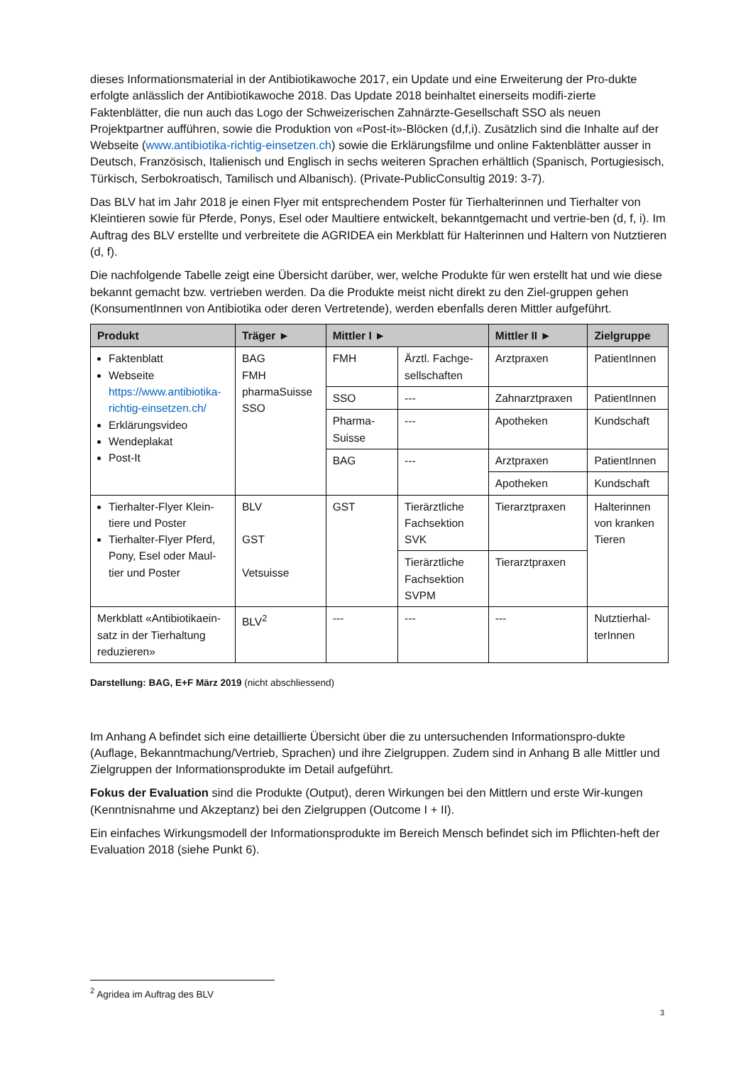dieses Informationsmaterial in der Antibiotikawoche 2017, ein Update und eine Erweiterung der Pro-dukte erfolgte anlässlich der Antibiotikawoche 2018. Das Update 2018 beinhaltet einerseits modifi-zierte Faktenblätter, die nun auch das Logo der Schweizerischen Zahnärzte-Gesellschaft SSO als neuen Projektpartner aufführen, sowie die Produktion von «Post-it»-Blöcken (d,f,i). Zusätzlich sind die Inhalte auf der Webseite (www.antibiotika-richtig-einsetzen.ch) sowie die Erklärungsfilme und online Faktenblätter ausser in Deutsch, Französisch, Italienisch und Englisch in sechs weiteren Sprachen erhältlich (Spanisch, Portugiesisch, Türkisch, Serbokroatisch, Tamilisch und Albanisch). (Private-PublicConsultig 2019: 3-7).
Das BLV hat im Jahr 2018 je einen Flyer mit entsprechendem Poster für Tierhalterinnen und Tierhalter von Kleintieren sowie für Pferde, Ponys, Esel oder Maultiere entwickelt, bekanntgemacht und vertrie-ben (d, f, i). Im Auftrag des BLV erstellte und verbreitete die AGRIDEA ein Merkblatt für Halterinnen und Haltern von Nutztieren (d, f).
Die nachfolgende Tabelle zeigt eine Übersicht darüber, wer, welche Produkte für wen erstellt hat und wie diese bekannt gemacht bzw. vertrieben werden. Da die Produkte meist nicht direkt zu den Ziel-gruppen gehen (KonsumentInnen von Antibiotika oder deren Vertretende), werden ebenfalls deren Mittler aufgeführt.
| Produkt | Träger ► | Mittler I ► | | Mittler II ► | Zielgruppe |
| --- | --- | --- | --- | --- | --- |
| Faktenblatt Webseite https://www.antibiotika-richtig-einsetzen.ch/ Erklärungsvideo Wendeplakat Post-It | BAG FMH pharmaSuisse SSO | FMH | Ärztl. Fachge-sellschaften | Arztpraxen | PatientInnen |
| | | SSO | --- | Zahnarztpraxen | PatientInnen |
| | | Pharma-Suisse | --- | Apotheken | Kundschaft |
| | | BAG | --- | Arztpraxen | PatientInnen |
| | | | | Apotheken | Kundschaft |
| Tierhalter-Flyer Klein-tiere und Poster Tierhalter-Flyer Pferd, Pony, Esel oder Maul-tier und Poster | BLV GST Vetsuisse | GST | Tierärztliche Fachsektion SVK | Tierarztpraxen | Halterinnen von kranken Tieren |
| | | | Tierärztliche Fachsektion SVPM | Tierarztpraxen | |
| Merkblatt «Antibiotikaein-satz in der Tierhaltung reduzieren» | BLV<sup>2</sup> | --- | --- | --- | Nutztierhal-terInnen |
Darstellung: BAG, E+F März 2019 (nicht abschliessend)
Im Anhang A befindet sich eine detaillierte Übersicht über die zu untersuchenden Informationspro-dukte (Auflage, Bekanntmachung/Vertrieb, Sprachen) und ihre Zielgruppen. Zudem sind in Anhang B alle Mittler und Zielgruppen der Informationsprodukte im Detail aufgeführt.
Fokus der Evaluation sind die Produkte (Output), deren Wirkungen bei den Mittlern und erste Wir-kungen (Kenntnisnahme und Akzeptanz) bei den Zielgruppen (Outcome I + II).
Ein einfaches Wirkungsmodell der Informationsprodukte im Bereich Mensch befindet sich im Pflichten-heft der Evaluation 2018 (siehe Punkt 6).
<sup>2</sup> Agridea im Auftrag des BLV
3